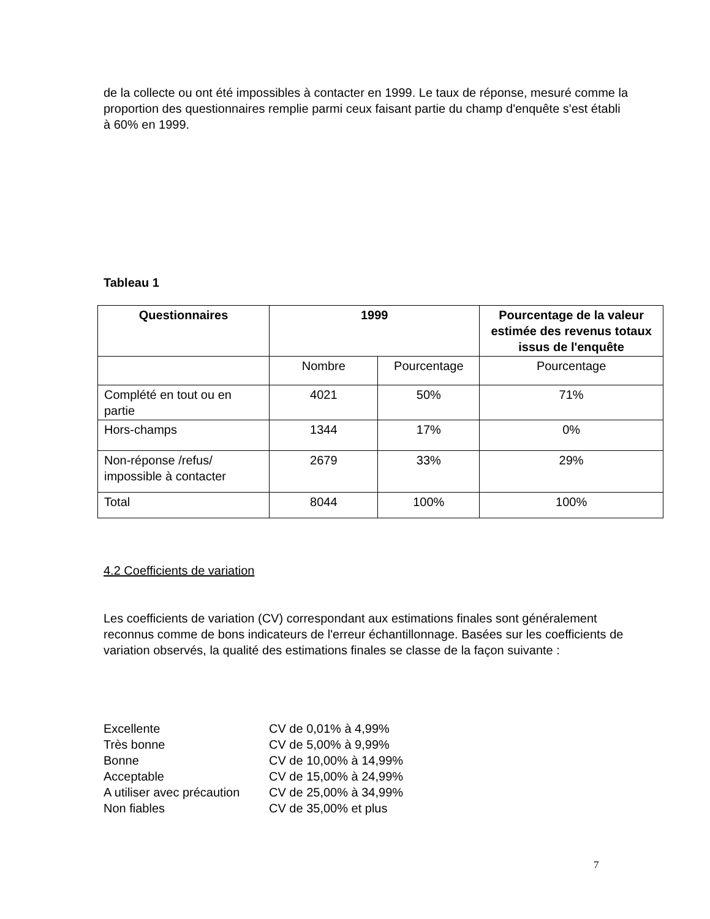de la collecte ou ont été impossibles à contacter en 1999. Le taux de réponse, mesuré comme la proportion des questionnaires remplie parmi ceux faisant partie du champ d'enquête s'est établi à 60% en 1999.
Tableau 1
| Questionnaires | 1999 | | Pourcentage de la valeur estimée des revenus totaux issus de l'enquête |
| --- | --- | --- | --- |
| | Nombre | Pourcentage | Pourcentage |
| Complété en tout ou en partie | 4021 | 50% | 71% |
| Hors-champs | 1344 | 17% | 0% |
| Non-réponse /refus/ impossible à contacter | 2679 | 33% | 29% |
| Total | 8044 | 100% | 100% |
4.2 Coefficients de variation
Les coefficients de variation (CV) correspondant aux estimations finales sont généralement reconnus comme de bons indicateurs de l'erreur échantillonnage. Basées sur les coefficients de variation observés, la qualité des estimations finales se classe de la façon suivante :
| Excellente | CV de 0,01% à 4,99% |
| Très bonne | CV de 5,00% à 9,99% |
| Bonne | CV de 10,00% à 14,99% |
| Acceptable | CV de 15,00% à 24,99% |
| A utiliser avec précaution | CV de 25,00% à 34,99% |
| Non fiables | CV de 35,00% et plus |
7